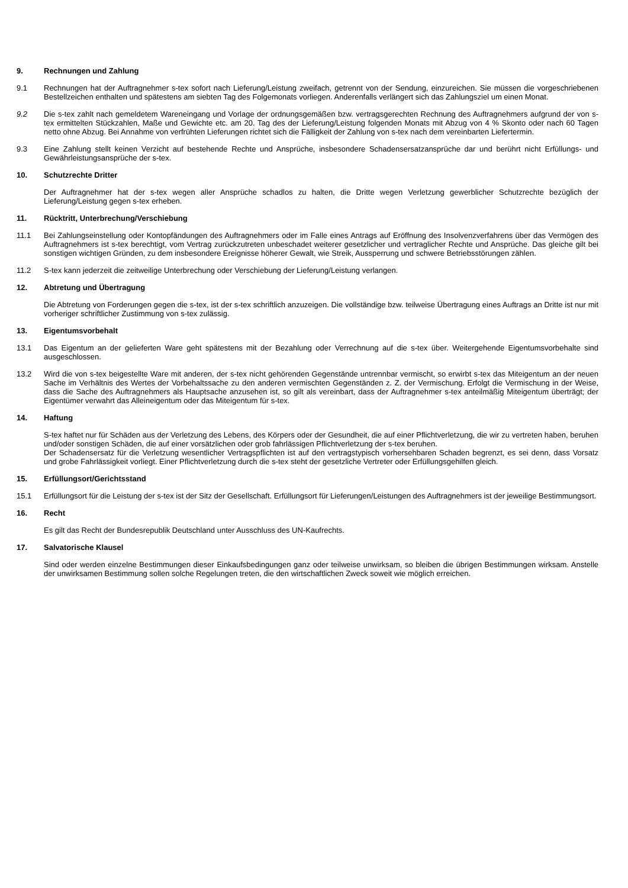9. Rechnungen und Zahlung
9.1 Rechnungen hat der Auftragnehmer s-tex sofort nach Lieferung/Leistung zweifach, getrennt von der Sendung, einzureichen. Sie müssen die vorgeschriebenen Bestellzeichen enthalten und spätestens am siebten Tag des Folgemonats vorliegen. Anderenfalls verlängert sich das Zahlungsziel um einen Monat.
9.2 Die s-tex zahlt nach gemeldetem Wareneingang und Vorlage der ordnungsgemäßen bzw. vertragsgerechten Rechnung des Auftragnehmers aufgrund der von s-tex ermittelten Stückzahlen, Maße und Gewichte etc. am 20. Tag des der Lieferung/Leistung folgenden Monats mit Abzug von 4 % Skonto oder nach 60 Tagen netto ohne Abzug. Bei Annahme von verfrühten Lieferungen richtet sich die Fälligkeit der Zahlung von s-tex nach dem vereinbarten Liefertermin.
9.3 Eine Zahlung stellt keinen Verzicht auf bestehende Rechte und Ansprüche, insbesondere Schadensersatzansprüche dar und berührt nicht Erfüllungs- und Gewährleistungsansprüche der s-tex.
10. Schutzrechte Dritter
Der Auftragnehmer hat der s-tex wegen aller Ansprüche schadlos zu halten, die Dritte wegen Verletzung gewerblicher Schutzrechte bezüglich der Lieferung/Leistung gegen s-tex erheben.
11. Rücktritt, Unterbrechung/Verschiebung
11.1 Bei Zahlungseinstellung oder Kontopfändungen des Auftragnehmers oder im Falle eines Antrags auf Eröffnung des Insolvenzverfahrens über das Vermögen des Auftragnehmers ist s-tex berechtigt, vom Vertrag zurückzutreten unbeschadet weiterer gesetzlicher und vertraglicher Rechte und Ansprüche. Das gleiche gilt bei sonstigen wichtigen Gründen, zu dem insbesondere Ereignisse höherer Gewalt, wie Streik, Aussperrung und schwere Betriebsstörungen zählen.
11.2 S-tex kann jederzeit die zeitweilige Unterbrechung oder Verschiebung der Lieferung/Leistung verlangen.
12. Abtretung und Übertragung
Die Abtretung von Forderungen gegen die s-tex, ist der s-tex schriftlich anzuzeigen. Die vollständige bzw. teilweise Übertragung eines Auftrags an Dritte ist nur mit vorheriger schriftlicher Zustimmung von s-tex zulässig.
13. Eigentumsvorbehalt
13.1 Das Eigentum an der gelieferten Ware geht spätestens mit der Bezahlung oder Verrechnung auf die s-tex über. Weitergehende Eigentumsvorbehalte sind ausgeschlossen.
13.2 Wird die von s-tex beigestellte Ware mit anderen, der s-tex nicht gehörenden Gegenstände untrennbar vermischt, so erwirbt s-tex das Miteigentum an der neuen Sache im Verhältnis des Wertes der Vorbehaltssache zu den anderen vermischten Gegenständen z. Z. der Vermischung. Erfolgt die Vermischung in der Weise, dass die Sache des Auftragnehmers als Hauptsache anzusehen ist, so gilt als vereinbart, dass der Auftragnehmer s-tex anteilmäßig Miteigentum überträgt; der Eigentümer verwahrt das Alleineigentum oder das Miteigentum für s-tex.
14. Haftung
S-tex haftet nur für Schäden aus der Verletzung des Lebens, des Körpers oder der Gesundheit, die auf einer Pflichtverletzung, die wir zu vertreten haben, beruhen und/oder sonstigen Schäden, die auf einer vorsätzlichen oder grob fahrlässigen Pflichtverletzung der s-tex beruhen.
Der Schadensersatz für die Verletzung wesentlicher Vertragspflichten ist auf den vertragstypisch vorhersehbaren Schaden begrenzt, es sei denn, dass Vorsatz und grobe Fahrlässigkeit vorliegt. Einer Pflichtverletzung durch die s-tex steht der gesetzliche Vertreter oder Erfüllungsgehilfen gleich.
15. Erfüllungsort/Gerichtsstand
15.1 Erfüllungsort für die Leistung der s-tex ist der Sitz der Gesellschaft. Erfüllungsort für Lieferungen/Leistungen des Auftragnehmers ist der jeweilige Bestimmungsort.
16. Recht
Es gilt das Recht der Bundesrepublik Deutschland unter Ausschluss des UN-Kaufrechts.
17. Salvatorische Klausel
Sind oder werden einzelne Bestimmungen dieser Einkaufsbedingungen ganz oder teilweise unwirksam, so bleiben die übrigen Bestimmungen wirksam. Anstelle der unwirksamen Bestimmung sollen solche Regelungen treten, die den wirtschaftlichen Zweck soweit wie möglich erreichen.